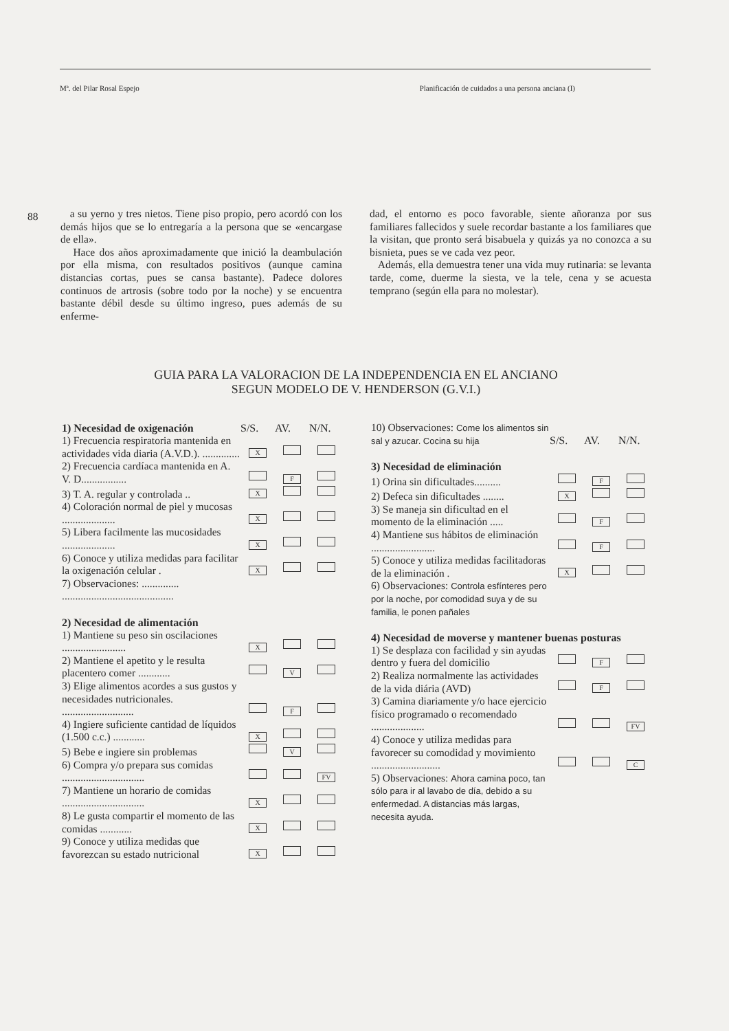Mª. del Pilar Rosal Espejo Planificación de cuidados a una persona anciana (I)
88
a su yerno y tres nietos. Tiene piso propio, pero acordó con los demás hijos que se lo entregaría a la persona que se «encargase de ella».
Hace dos años aproximadamente que inició la deambulación por ella misma, con resultados positivos (aunque camina distancias cortas, pues se cansa bastante). Padece dolores continuos de artrosis (sobre todo por la noche) y se encuentra bastante débil desde su último ingreso, pues además de su enferme-
dad, el entorno es poco favorable, siente añoranza por sus familiares fallecidos y suele recordar bastante a los familiares que la visitan, que pronto será bisabuela y quizás ya no conozca a su bisnieta, pues se ve cada vez peor.
Además, ella demuestra tener una vida muy rutinaria: se levanta tarde, come, duerme la siesta, ve la tele, cena y se acuesta temprano (según ella para no molestar).
GUIA PARA LA VALORACION DE LA INDEPENDENCIA EN EL ANCIANO
SEGUN MODELO DE V. HENDERSON (G.V.I.)
| 1) Necesidad de oxigenación | S/S. | AV. | N/N. |
| --- | --- | --- | --- |
| 1) Frecuencia respiratoria mantenida en actividades vida diaria (A.V.D.). .............. | X | | |
| 2) Frecuencia cardíaca mantenida en A. V. D................. | | F | |
| 3) T. A. regular y controlada .. | X | | |
| 4) Coloración normal de piel y mucosas .................... | X | | |
| 5) Libera facilmente las mucosidades .................... | X | | |
| 6) Conoce y utiliza medidas para facilitar la oxigenación celular . | X | | |
| 7) Observaciones: .............. .......................................... | | | |
| 2) Necesidad de alimentación | | | |
| 1) Mantiene su peso sin oscilaciones ........................ | X | | |
| 2) Mantiene el apetito y le resulta placentero comer ............ | | V | |
| 3) Elige alimentos acordes a sus gustos y necesidades nutricionales. ........................... | | F | |
| 4) Ingiere suficiente cantidad de líquidos (1.500 c.c.) ............ | X | | |
| 5) Bebe e ingiere sin problemas | | V | |
| 6) Compra y/o prepara sus comidas ............................... | | | FV |
| 7) Mantiene un horario de comidas ............................... | X | | |
| 8) Le gusta compartir el momento de las comidas ............ | X | | |
| 9) Conoce y utiliza medidas que favorezcan su estado nutricional | X | | |
| 10) Observaciones: Come los alimentos sin sal y azucar. Cocina su hija | S/S. | AV. | N/N. |
| 3) Necesidad de eliminación | | | |
| 1) Orina sin dificultades.......... | | F | |
| 2) Defeca sin dificultades ........ | X | | |
| 3) Se maneja sin dificultad en el momento de la eliminación ..... | | F | |
| 4) Mantiene sus hábitos de eliminación ........................ | | F | |
| 5) Conoce y utiliza medidas facilitadoras de la eliminación . | X | | |
| 6) Observaciones: Controla esfínteres pero por la noche, por comodidad suya y de su familia, le ponen pañales | | | |
| 4) Necesidad de moverse y mantener buenas posturas | | | |
| 1) Se desplaza con facilidad y sin ayudas dentro y fuera del domicilio | | F | |
| 2) Realiza normalmente las actividades de la vida diária (AVD) | | F | |
| 3) Camina diariamente y/o hace ejercicio físico programado o recomendado .................... | | | FV |
| 4) Conoce y utiliza medidas para favorecer su comodidad y movimiento .......................... | | | C |
| 5) Observaciones: Ahora camina poco, tan sólo para ir al lavabo de día, debido a su enfermedad. A distancias más largas, necesita ayuda. | | | |